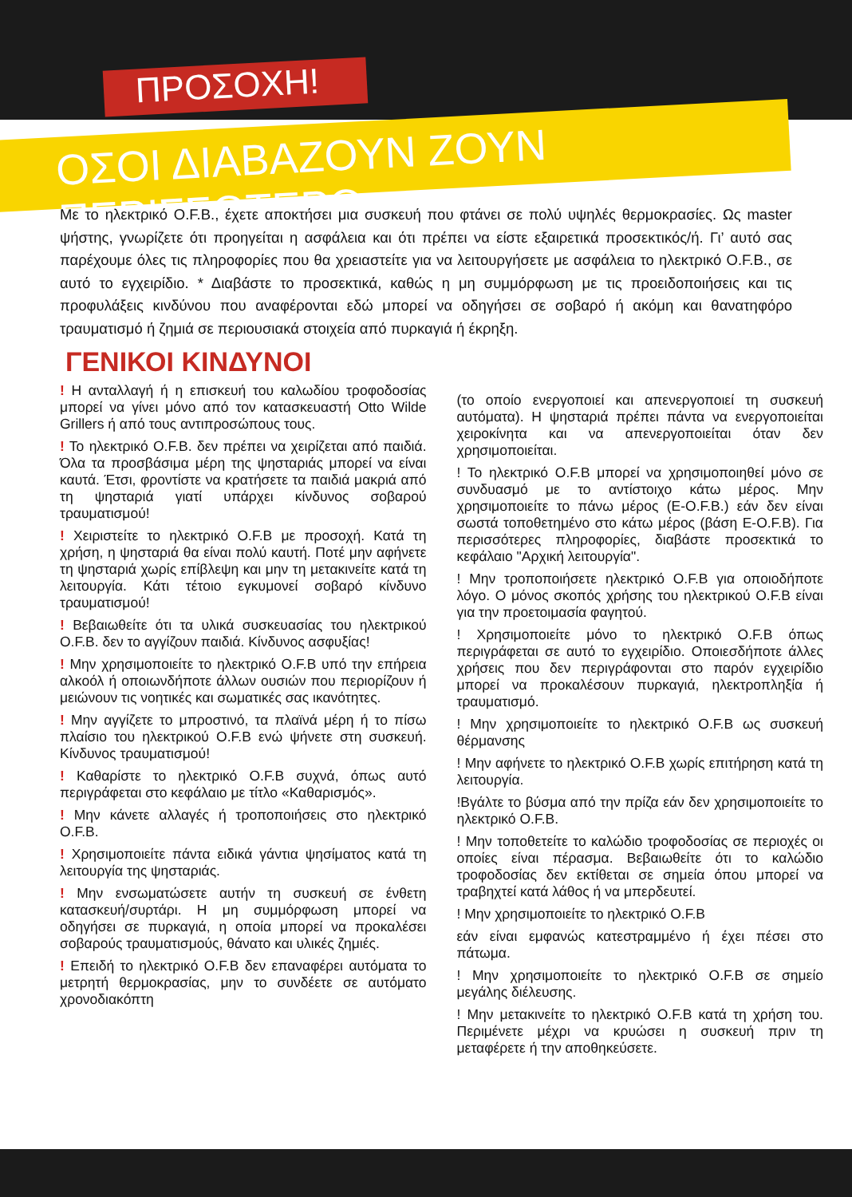ΠΡΟΣΟΧΗ!
ΟΣΟΙ ΔΙΑΒΑΖΟΥΝ ΖΟΥΝ ΠΕΡΙΣΣΟΤΕΡΟ
Με το ηλεκτρικό O.F.B., έχετε αποκτήσει μια συσκευή που φτάνει σε πολύ υψηλές θερμοκρασίες. Ως master ψήστης, γνωρίζετε ότι προηγείται η ασφάλεια και ότι πρέπει να είστε εξαιρετικά προσεκτικός/ή. Γι’ αυτό σας παρέχουμε όλες τις πληροφορίες που θα χρειαστείτε για να λειτουργήσετε με ασφάλεια το ηλεκτρικό O.F.B., σε αυτό το εγχειρίδιο. * Διαβάστε το προσεκτικά, καθώς η μη συμμόρφωση με τις προειδοποιήσεις και τις προφυλάξεις κινδύνου που αναφέρονται εδώ μπορεί να οδηγήσει σε σοβαρό ή ακόμη και θανατηφόρο τραυματισμό ή ζημιά σε περιουσιακά στοιχεία από πυρκαγιά ή έκρηξη.
ΓΕΝΙΚΟΙ ΚΙΝΔΥΝΟΙ
! Η ανταλλαγή ή η επισκευή του καλωδίου τροφοδοσίας μπορεί να γίνει μόνο από τον κατασκευαστή Otto Wilde Grillers ή από τους αντιπροσώπους τους.
! Το ηλεκτρικό O.F.B. δεν πρέπει να χειρίζεται από παιδιά. Όλα τα προσβάσιμα μέρη της ψησταριάς μπορεί να είναι καυτά. Έτσι, φροντίστε να κρατήσετε τα παιδιά μακριά από τη ψησταριά γιατί υπάρχει κίνδυνος σοβαρού τραυματισμού!
! Χειριστείτε το ηλεκτρικό O.F.B με προσοχή. Κατά τη χρήση, η ψησταριά θα είναι πολύ καυτή. Ποτέ μην αφήνετε τη ψησταριά χωρίς επίβλεψη και μην τη μετακινείτε κατά τη λειτουργία. Κάτι τέτοιο εγκυμονεί σοβαρό κίνδυνο τραυματισμού!
! Βεβαιωθείτε ότι τα υλικά συσκευασίας του ηλεκτρικού O.F.B. δεν το αγγίζουν παιδιά. Κίνδυνος ασφυξίας!
! Μην χρησιμοποιείτε το ηλεκτρικό O.F.B υπό την επήρεια αλκοόλ ή οποιωνδήποτε άλλων ουσιών που περιορίζουν ή μειώνουν τις νοητικές και σωματικές σας ικανότητες.
! Μην αγγίζετε το μπροστινό, τα πλαϊνά μέρη ή το πίσω πλαίσιο του ηλεκτρικού O.F.B ενώ ψήνετε στη συσκευή. Κίνδυνος τραυματισμού!
! Καθαρίστε το ηλεκτρικό O.F.B συχνά, όπως αυτό περιγράφεται στο κεφάλαιο με τίτλο «Καθαρισμός».
! Μην κάνετε αλλαγές ή τροποποιήσεις στο ηλεκτρικό O.F.B.
! Χρησιμοποιείτε πάντα ειδικά γάντια ψησίματος κατά τη λειτουργία της ψησταριάς.
! Μην ενσωματώσετε αυτήν τη συσκευή σε ένθετη κατασκευή/συρτάρι. Η μη συμμόρφωση μπορεί να οδηγήσει σε πυρκαγιά, η οποία μπορεί να προκαλέσει σοβαρούς τραυματισμούς, θάνατο και υλικές ζημιές.
! Επειδή το ηλεκτρικό O.F.B δεν επαναφέρει αυτόματα το μετρητή θερμοκρασίας, μην το συνδέετε σε αυτόματο χρονοδιακόπτη
(το οποίο ενεργοποιεί και απενεργοποιεί τη συσκευή αυτόματα). Η ψησταριά πρέπει πάντα να ενεργοποιείται χειροκίνητα και να απενεργοποιείται όταν δεν χρησιμοποιείται.
! Το ηλεκτρικό O.F.B μπορεί να χρησιμοποιηθεί μόνο σε συνδυασμό με το αντίστοιχο κάτω μέρος. Μην χρησιμοποιείτε το πάνω μέρος (E-O.F.B.) εάν δεν είναι σωστά τοποθετημένο στο κάτω μέρος (βάση E-O.F.B). Για περισσότερες πληροφορίες, διαβάστε προσεκτικά το κεφάλαιο "Αρχική λειτουργία".
! Μην τροποποιήσετε ηλεκτρικό O.F.B για οποιοδήποτε λόγο. Ο μόνος σκοπός χρήσης του ηλεκτρικού O.F.B είναι για την προετοιμασία φαγητού.
! Χρησιμοποιείτε μόνο το ηλεκτρικό O.F.B όπως περιγράφεται σε αυτό το εγχειρίδιο. Οποιεσδήποτε άλλες χρήσεις που δεν περιγράφονται στο παρόν εγχειρίδιο μπορεί να προκαλέσουν πυρκαγιά, ηλεκτροπληξία ή τραυματισμό.
! Μην χρησιμοποιείτε το ηλεκτρικό O.F.B ως συσκευή θέρμανσης
! Μην αφήνετε το ηλεκτρικό O.F.B χωρίς επιτήρηση κατά τη λειτουργία.
!Βγάλτε το βύσμα από την πρίζα εάν δεν χρησιμοποιείτε το ηλεκτρικό O.F.B.
! Μην τοποθετείτε το καλώδιο τροφοδοσίας σε περιοχές οι οποίες είναι πέρασμα. Βεβαιωθείτε ότι το καλώδιο τροφοδοσίας δεν εκτίθεται σε σημεία όπου μπορεί να τραβηχτεί κατά λάθος ή να μπερδευτεί.
! Μην χρησιμοποιείτε το ηλεκτρικό O.F.B
εάν είναι εμφανώς κατεστραμμένο ή έχει πέσει στο πάτωμα.
! Μην χρησιμοποιείτε το ηλεκτρικό O.F.B σε σημείο μεγάλης διέλευσης.
! Μην μετακινείτε το ηλεκτρικό O.F.B κατά τη χρήση του. Περιμένετε μέχρι να κρυώσει η συσκευή πριν τη μεταφέρετε ή την αποθηκεύσετε.